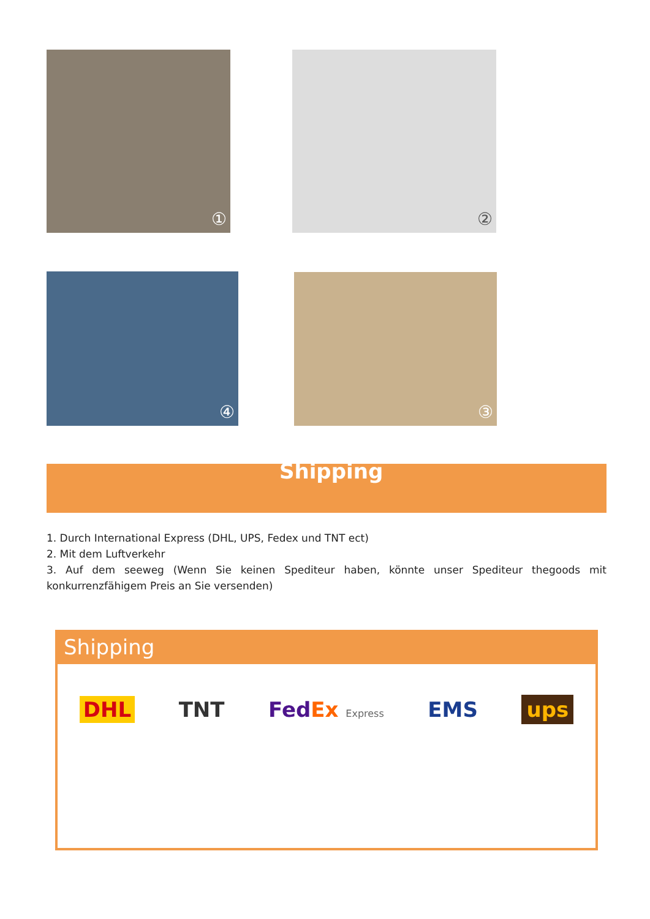① ②
③
④
Shipping
1. Durch International Express (DHL, UPS, Fedex und TNT ect)
2. Mit dem Luftverkehr
3. Auf dem seeweg (Wenn Sie keinen Spediteur haben, könnte unser Spediteur thegoods mit konkurrenzfähigem Preis an Sie versenden)
Shipping
DHL TNT FedEx Express EMS ups